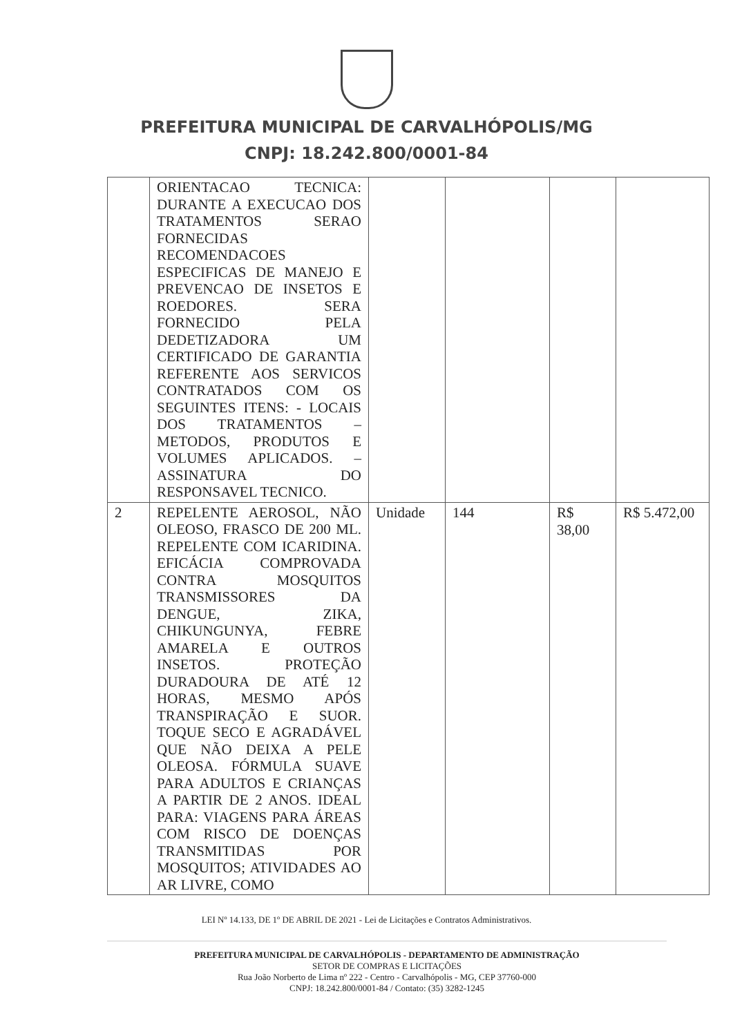PREFEITURA MUNICIPAL DE CARVALHÓPOLIS/MG
CNPJ: 18.242.800/0001-84
| | ORIENTACAO TECNICA: DURANTE A EXECUCAO DOS TRATAMENTOS SERAO FORNECIDAS RECOMENDACOES ESPECIFICAS DE MANEJO E PREVENCAO DE INSETOS E ROEDORES. SERA FORNECIDO PELA DEDETIZADORA UM CERTIFICADO DE GARANTIA REFERENTE AOS SERVICOS CONTRATADOS COM OS SEGUINTES ITENS: - LOCAIS DOS TRATAMENTOS – METODOS, PRODUTOS E VOLUMES APLICADOS. – ASSINATURA DO RESPONSAVEL TECNICO. | | | | |
| 2 | REPELENTE AEROSOL, NÃO OLEOSO, FRASCO DE 200 ML. REPELENTE COM ICARIDINA. EFICÁCIA COMPROVADA CONTRA MOSQUITOS TRANSMISSORES DA DENGUE, ZIKA, CHIKUNGUNYA, FEBRE AMARELA E OUTROS INSETOS. PROTEÇÃO DURADOURA DE ATÉ 12 HORAS, MESMO APÓS TRANSPIRAÇÃO E SUOR. TOQUE SECO E AGRADÁVEL QUE NÃO DEIXA A PELE OLEOSA. FÓRMULA SUAVE PARA ADULTOS E CRIANÇAS A PARTIR DE 2 ANOS. IDEAL PARA: VIAGENS PARA ÁREAS COM RISCO DE DOENÇAS TRANSMITIDAS POR MOSQUITOS; ATIVIDADES AO AR LIVRE, COMO | Unidade | 144 | R$ 38,00 | R$ 5.472,00 |
LEI Nº 14.133, DE 1º DE ABRIL DE 2021 - Lei de Licitações e Contratos Administrativos.
PREFEITURA MUNICIPAL DE CARVALHÓPOLIS - DEPARTAMENTO DE ADMINISTRAÇÃO
SETOR DE COMPRAS E LICITAÇÕES
Rua João Norberto de Lima nº 222 - Centro - Carvalhópolis - MG, CEP 37760-000
CNPJ: 18.242.800/0001-84 / Contato: (35) 3282-1245